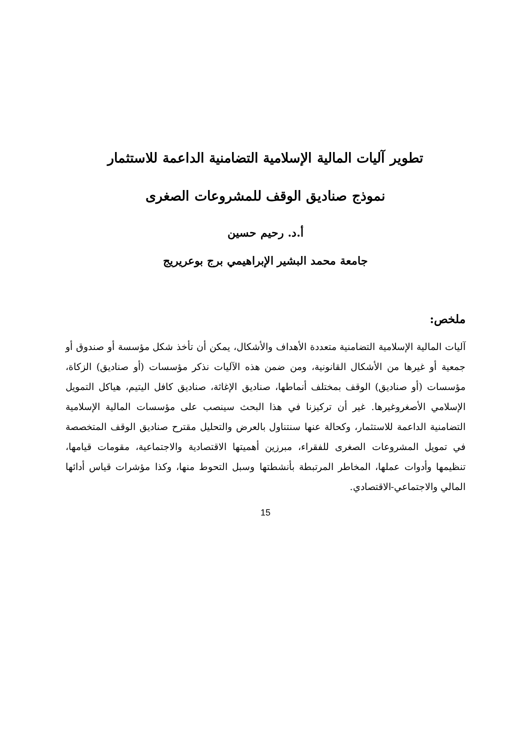تطوير آليات المالية الإسلامية التضامنية الداعمة للاستثمار
نموذج صناديق الوقف للمشروعات الصغرى
أ.د. رحيم حسين
جامعة محمد البشير الإبراهيمي برج بوعريريج
ملخص:
آليات المالية الإسلامية التضامنية متعددة الأهداف والأشكال، يمكن أن تأخذ شكل مؤسسة أو صندوق أو جمعية أو غيرها من الأشكال القانونية، ومن ضمن هذه الآليات نذكر مؤسسات (أو صناديق) الزكاة، مؤسسات (أو صناديق) الوقف بمختلف أنماطها، صناديق الإغاثة، صناديق كافل اليتيم، هياكل التمويل الإسلامي الأصغروغيرها. غير أن تركيزنا في هذا البحث سينصب على مؤسسات المالية الإسلامية التضامنية الداعمة للاستثمار، وكحالة عنها سنتناول بالعرض والتحليل مقترح صناديق الوقف المتخصصة في تمويل المشروعات الصغرى للفقراء، مبرزين أهميتها الاقتصادية والاجتماعية، مقومات قيامها، تنظيمها وأدوات عملها، المخاطر المرتبطة بأنشطتها وسبل التحوط منها، وكذا مؤشرات قياس أدائها المالي والاجتماعي-الاقتصادي.
15